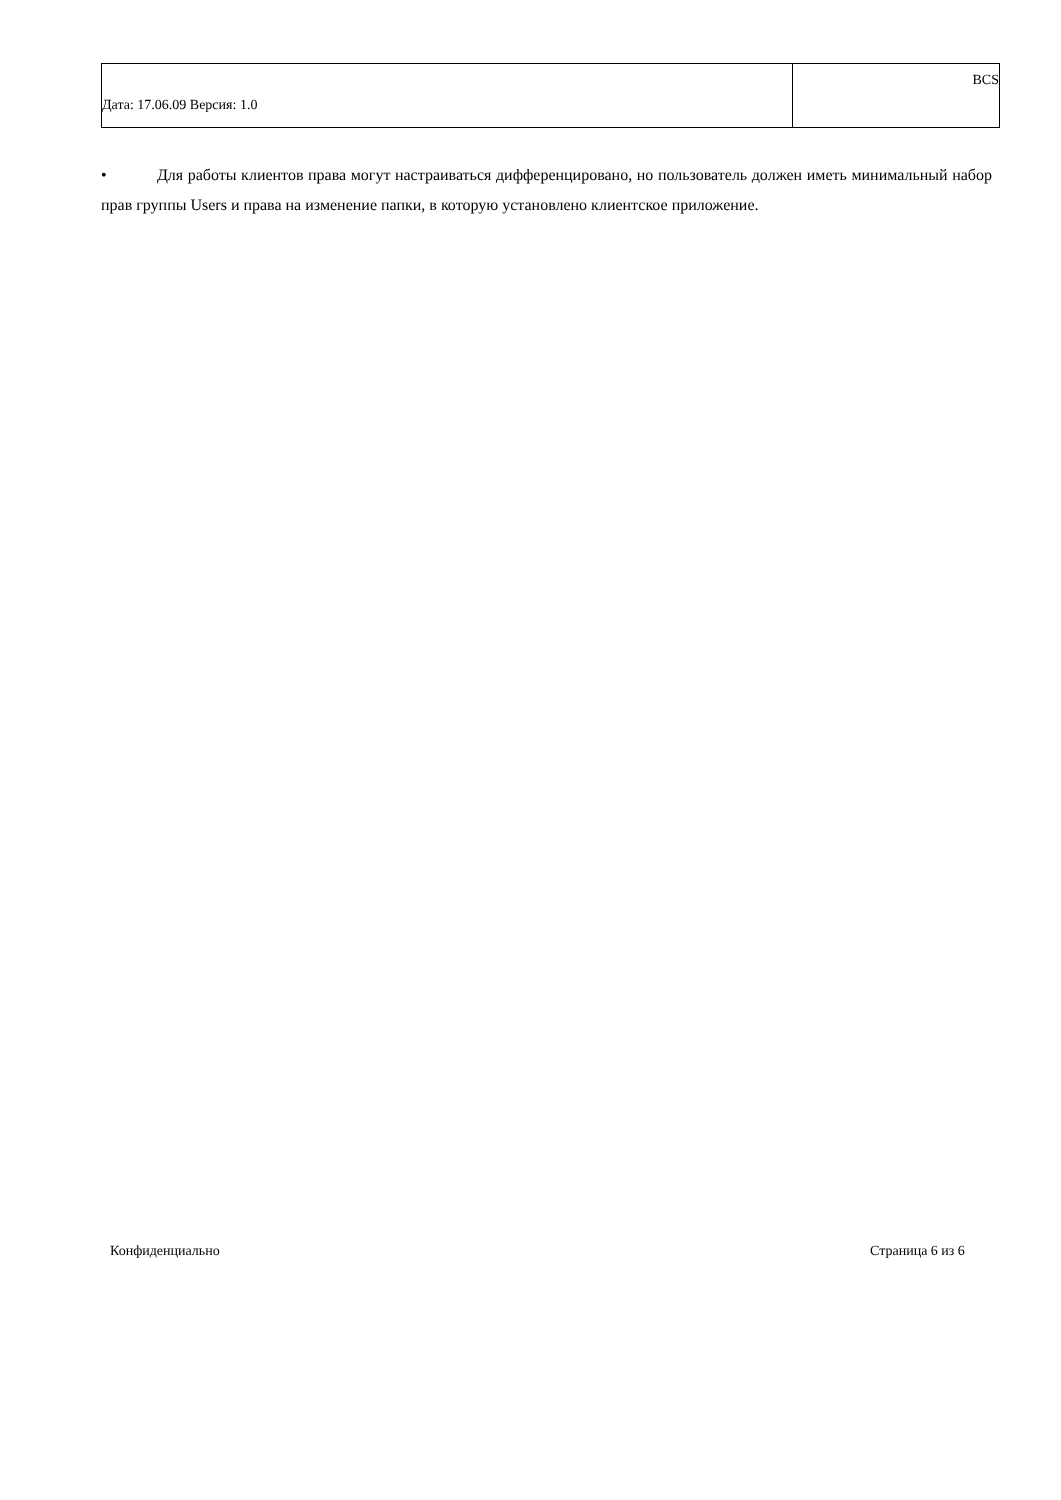| Дата: 17.06.09 Версия: 1.0 | BCS |
• Для работы клиентов права могут настраиваться дифференцировано, но пользователь должен иметь минимальный набор прав группы Users и права на изменение папки, в которую установлено клиентское приложение.
Конфиденциально Страница 6 из 6